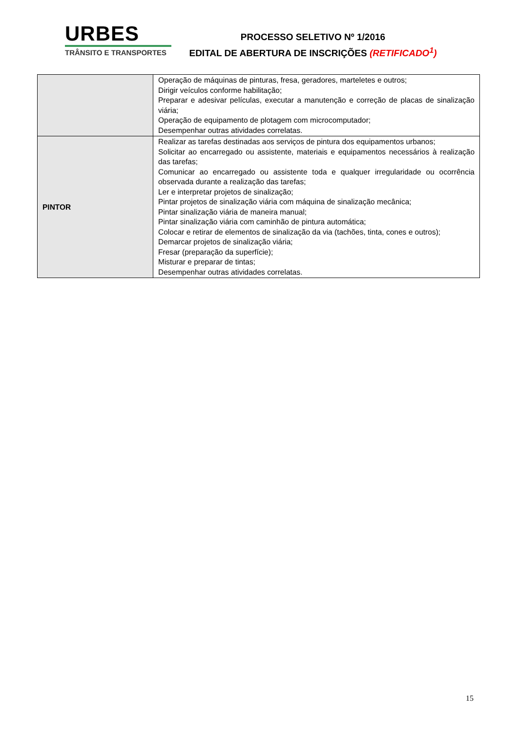URBES
TRÂNSITO E TRANSPORTES
PROCESSO SELETIVO Nº 1/2016
EDITAL DE ABERTURA DE INSCRIÇÕES (RETIFICADO<sup>1</sup>)
| | Operação de máquinas de pinturas, fresa, geradores, marteletes e outros; Dirigir veículos conforme habilitação; Preparar e adesivar películas, executar a manutenção e correção de placas de sinalização viária; Operação de equipamento de plotagem com microcomputador; Desempenhar outras atividades correlatas. |
| PINTOR | Realizar as tarefas destinadas aos serviços de pintura dos equipamentos urbanos; Solicitar ao encarregado ou assistente, materiais e equipamentos necessários à realização das tarefas; Comunicar ao encarregado ou assistente toda e qualquer irregularidade ou ocorrência observada durante a realização das tarefas; Ler e interpretar projetos de sinalização; Pintar projetos de sinalização viária com máquina de sinalização mecânica; Pintar sinalização viária de maneira manual; Pintar sinalização viária com caminhão de pintura automática; Colocar e retirar de elementos de sinalização da via (tachões, tinta, cones e outros); Demarcar projetos de sinalização viária; Fresar (preparação da superfície); Misturar e preparar de tintas; Desempenhar outras atividades correlatas. |
15